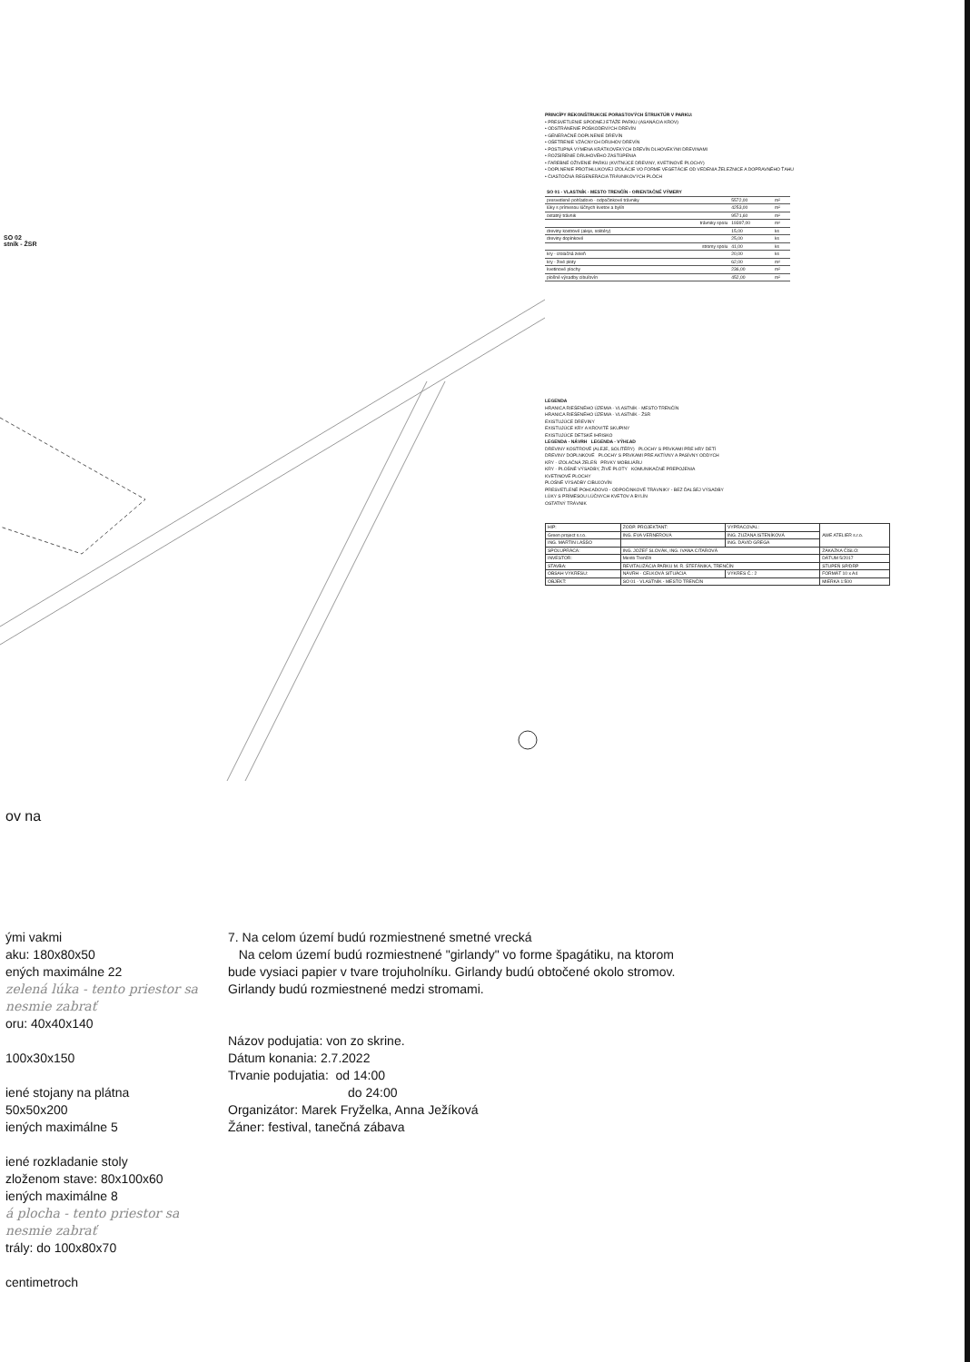SO 02
stník - ŽSR
PRINCÍPY REKONŠTRUKCIE PORASTOVÝCH ŠTRUKTÚR V PARKU:
• PRESVETLENIE SPODNEJ ETÁŽE PARKU (ASANÁCIA KROV)
• ODSTRÁNENIE POŠKODENÝCH DREVÍN
• GENERAČNÉ DOPLNENIE DREVÍN
• OŠETRENIE VZÁCNYCH DRUHOV DREVÍN
• POSTUPNÁ VÝMENA KRÁTKOVEKÝCH DREVÍN DLHOVEKÝMI DREVINAMI
• ROZŠÍRENIE DRUHOVÉHO ZASTÚPENIA
• FAREBNÉ OŽIVENIE PARKU (KVITNÚCE DREVINY, KVETINOVÉ PLOCHY)
• DOPLNENIE PROTIHLUKOVEJ IZOLÁCIE VO FORME VEGETÁCIE OD VEDENIA ŽELEZNICE A DOPRAVNÉHO ŤAHU
• ČIASTOČNÁ REGENERÁCIA TRÁVNIKOVÝCH PLÔCH
| SO 01 - VLASTNÍK - MESTO TRENČÍN - ORIENTAČNÉ VÝMERY | | |
| --- | --- | --- |
| presvetlené pohľadovo - odpočinkové trávniky | 5572,00 | m² |
| lúky s prímesou lúčnych kvetov a bylín | 4253,00 | m² |
| ostatný trávnik | 9571,60 | m² |
| trávniky spolu | 19397,00 | m² |
| dreviny kostrové (aleje, solitéry) | 15,00 | ks |
| dreviny doplnkové | 25,00 | ks |
| stromy spolu | 41,00 | ks |
| kry - izolačná zeleň | 20,00 | ks |
| kry - živé ploty | 62,00 | m² |
| kvetinové plochy | 236,00 | m² |
| plošné výsadby cibuľovín | 452,00 | m² |
LEGENDA
HRANICA RIEŠENÉHO ÚZEMIA - VLASTNÍK - MESTO TRENČÍN
HRANICA RIEŠENÉHO ÚZEMIA - VLASTNÍK - ŽSR
EXISTUJÚCE DREVINY
EXISTUJÚCE KRY A KROVITÉ SKUPINY
EXISTUJÚCE DETSKÉ IHRISKO
LEGENDA - NÁVRH LEGENDA - VÝHĽAD
DREVINY KOSTROVÉ (ALEJE, SOLITÉRY) PLOCHY S PRVKAMI PRE HRY DETÍ
DREVINY DOPLNKOVÉ PLOCHY S PRVKAMI PRE AKTÍVNY A PASÍVNY ODDYCH
KRY - IZOLAČNÁ ZELEŇ PRVKY MOBILIÁRU
KRY - PLOŠNÉ VÝSADBY, ŽIVÉ PLOTY KOMUNIKAČNÉ PREPOJENIA
KVETINOVÉ PLOCHY
PLOŠNÉ VÝSADBY CIBUĽOVÍN
PRESVETLENÉ POHĽADOVO - ODPOČINKOVÉ TRÁVNIKY - BEZ ĎALŠEJ VÝSADBY
LÚKY S PRÍMESOU LÚČNYCH KVETOV A BYLÍN
OSTATNÝ TRÁVNIK
| HIP: | ZODP. PROJEKTANT: | VYPRACOVAL: | AWE ATELIER s.r.o. |
| Green project s.r.o. | ING. EVA VERNEROVÁ | ING. ZUZANA ISTENÍKOVÁ | |
| ING. MARTIN LAŠŠO | | ING. DÁVID GREGA | |
| SPOLUPRÁCA: | ING. JOZEF SLOVÁK, ING. IVANA CITAROVÁ | | ZÁKAZKA ČÍSLO: |
| INVESTOR: | Mesto Trenčín | | DÁTUM 5/2017 |
| STAVBA: | REVITALIZÁCIA PARKU M. R. ŠTEFÁNIKA, TRENČÍN | | STUPEŇ SP/DRP |
| OBSAH VÝKRESU: | NÁVRH - CELKOVÁ SITUÁCIA | VÝKRES Č.: 2 | FORMÁT 10 x A4 |
| OBJEKT: | SO 01 - VLASTNÍK - MESTO TRENČÍN | | MIERKA 1:500 |
ov na
ými vakmi
aku: 180x80x50
ených maximálne 22
zelená lúka - tento priestor sa nesmie zabrať
oru: 40x40x140
100x30x150
iené stojany na plátna
50x50x200
iených maximálne 5
iené rozkladanie stoly
zloženom stave: 80x100x60
iených maximálne 8
á plocha - tento priestor sa nesmie zabrať
trály: do 100x80x70
centimetroch
7. Na celom území budú rozmiestnené smetné vrecká
Na celom území budú rozmiestnené "girlandy" vo forme špagátiku, na ktorom bude vysiaci papier v tvare trojuholníku. Girlandy budú obtočené okolo stromov. Girlandy budú rozmiestnené medzi stromami.
Názov podujatia: von zo skrine.
Dátum konania: 2.7.2022
Trvanie podujatia: od 14:00
do 24:00
Organizátor: Marek Fryželka, Anna Ježíková
Žáner: festival, tanečná zábava